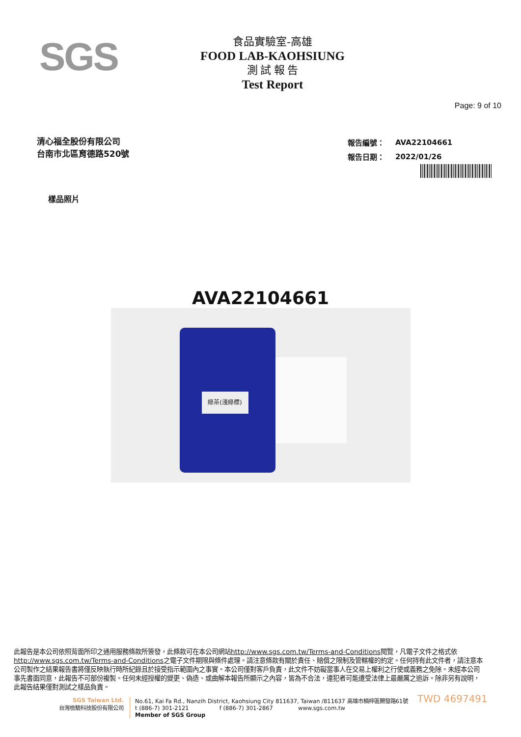SGS
食品實驗室-高雄
FOOD LAB-KAOHSIUNG
測 試 報 告
Test Report
Page: 9 of 10
清心福全股份有限公司
台南市北區育德路520號
| 報告編號： | AVA22104661 |
| 報告日期： | 2022/01/26 |
樣品照片
AVA22104661
綠茶(淺綠標)
此報告是本公司依照背面所印之通用服務條款所簽發，此條款可在本公司網站http://www.sgs.com.tw/Terms-and-Conditions閱覽，凡電子文件之格式依http://www.sgs.com.tw/Terms-and-Conditions之電子文件期限與條件處理。請注意條款有關於責任、賠償之限制及管轄權的約定。任何持有此文件者，請注意本公司製作之結果報告書將僅反映執行時所紀錄且於接受指示範圍內之事實。本公司僅對客戶負責，此文件不妨礙當事人在交易上權利之行使或義務之免除。未經本公司事先書面同意，此報告不可部份複製。任何未經授權的變更、偽造、或曲解本報告所顯示之內容，皆為不合法，違犯者可能遭受法律上最嚴厲之追訴。除非另有說明，此報告結果僅對測試之樣品負責。
TWD 4697491
SGS Taiwan Ltd.
台灣檢驗科技股份有限公司
No.61, Kai Fa Rd., Nanzih District, Kaohsiung City 811637, Taiwan /811637 高雄市楠梓區開發路61號
t (886-7) 301-2121 f (886-7) 301-2867 www.sgs.com.tw
Member of SGS Group